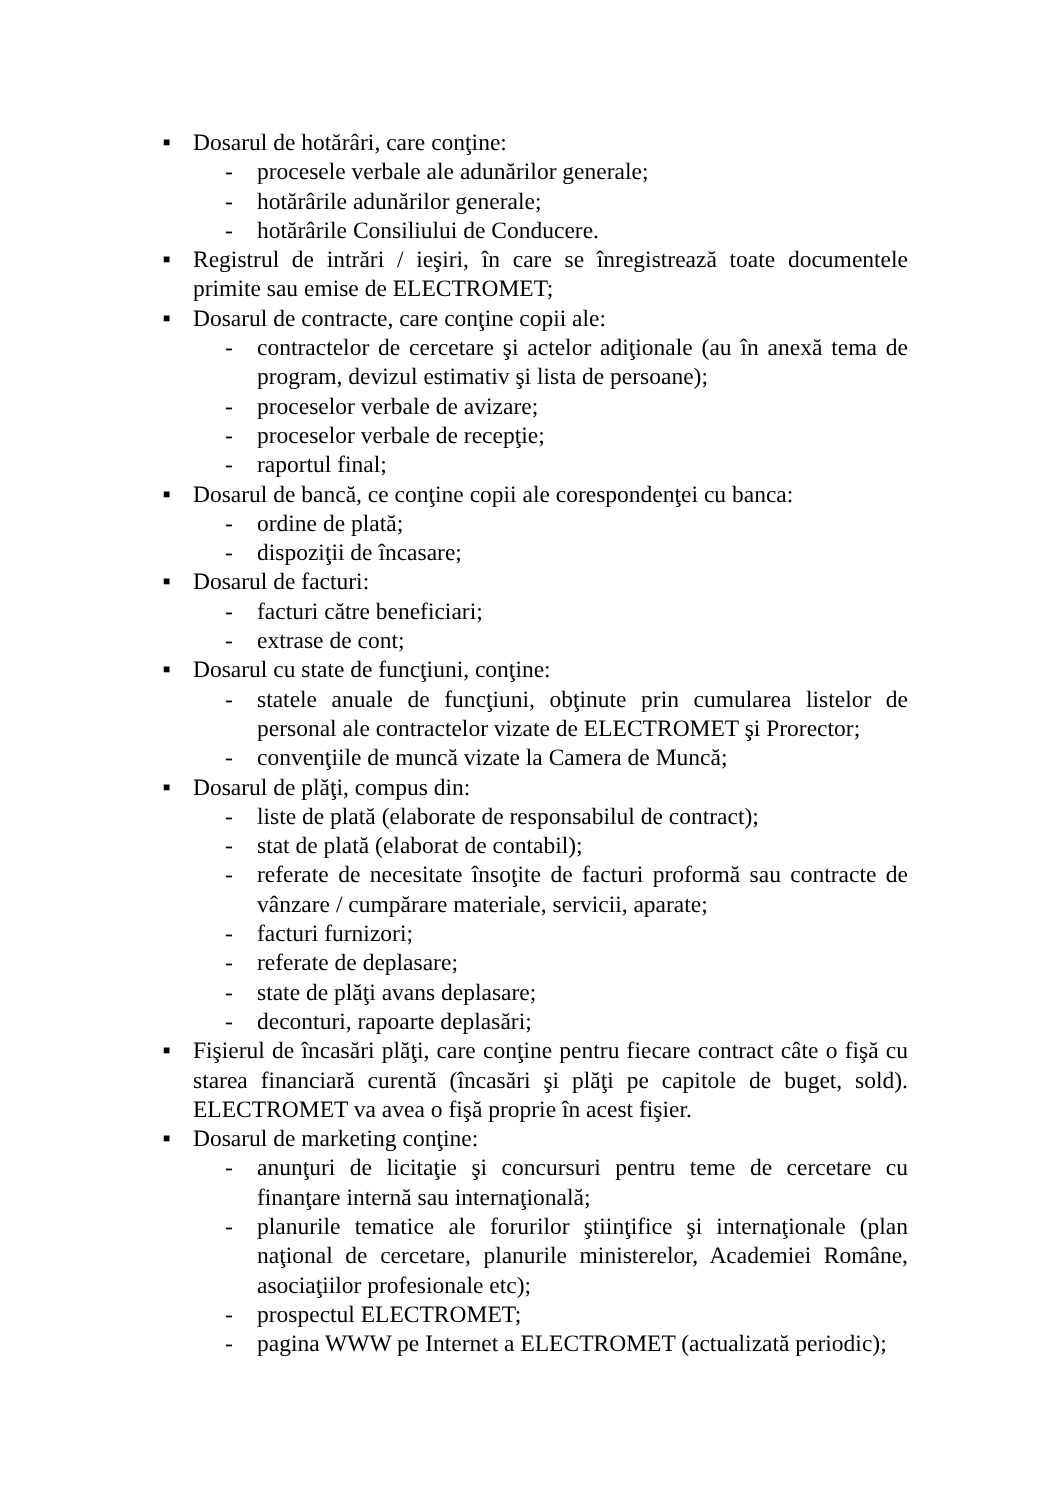■ Dosarul de hotărâri, care conţine:
- procesele verbale ale adunărilor generale;
- hotărârile adunărilor generale;
- hotărârile Consiliului de Conducere.
■ Registrul de intrări / ieşiri, în care se înregistrează toate documentele primite sau emise de ELECTROMET;
■ Dosarul de contracte, care conţine copii ale:
- contractelor de cercetare şi actelor adiţionale (au în anexă tema de program, devizul estimativ şi lista de persoane);
- proceselor verbale de avizare;
- proceselor verbale de recepţie;
- raportul final;
■ Dosarul de bancă, ce conţine copii ale corespondenţei cu banca:
- ordine de plată;
- dispoziţii de încasare;
■ Dosarul de facturi:
- facturi către beneficiari;
- extrase de cont;
■ Dosarul cu state de funcţiuni, conţine:
- statele anuale de funcţiuni, obţinute prin cumularea listelor de personal ale contractelor vizate de ELECTROMET şi Prorector;
- convenţiile de muncă vizate la Camera de Muncă;
■ Dosarul de plăţi, compus din:
- liste de plată (elaborate de responsabilul de contract);
- stat de plată (elaborat de contabil);
- referate de necesitate însoţite de facturi proformă sau contracte de vânzare / cumpărare materiale, servicii, aparate;
- facturi furnizori;
- referate de deplasare;
- state de plăţi avans deplasare;
- deconturi, rapoarte deplasări;
■ Fişierul de încasări plăţi, care conţine pentru fiecare contract câte o fişă cu starea financiară curentă (încasări şi plăţi pe capitole de buget, sold). ELECTROMET va avea o fişă proprie în acest fişier.
■ Dosarul de marketing conţine:
- anunţuri de licitaţie şi concursuri pentru teme de cercetare cu finanţare internă sau internaţională;
- planurile tematice ale forurilor ştiinţifice şi internaţionale (plan naţional de cercetare, planurile ministerelor, Academiei Române, asociaţiilor profesionale etc);
- prospectul ELECTROMET;
- pagina WWW pe Internet a ELECTROMET (actualizată periodic);